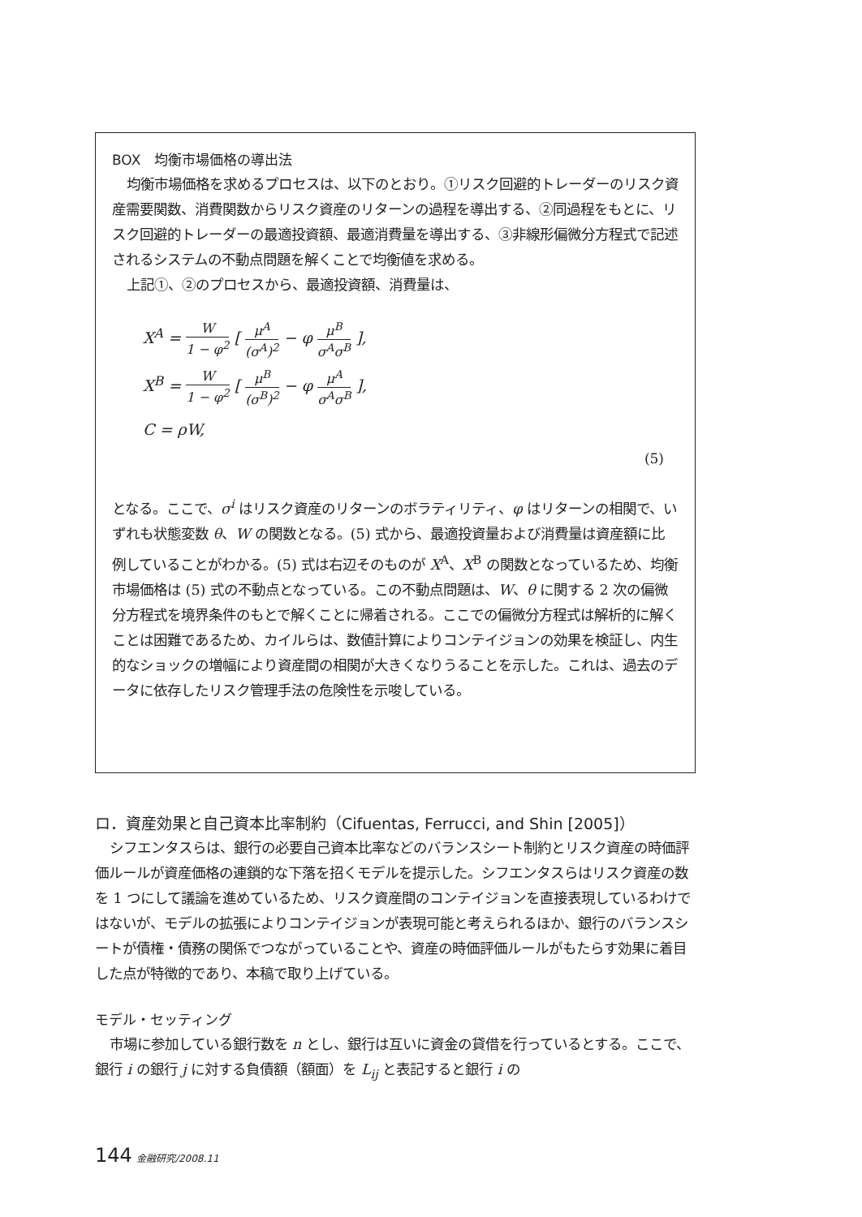BOX　均衡市場価格の導出法
均衡市場価格を求めるプロセスは、以下のとおり。①リスク回避的トレーダーのリスク資産需要関数、消費関数からリスク資産のリターンの過程を導出する、②同過程をもとに、リスク回避的トレーダーの最適投資額、最適消費量を導出する、③非線形偏微分方程式で記述されるシステムの不動点問題を解くことで均衡値を求める。
上記①、②のプロセスから、最適投資額、消費量は、
X<sup>A</sup> = W 1 − φ<sup>2</sup> [ μ<sup>A</sup> (σ<sup>A</sup>)<sup>2</sup> − φ μ<sup>B</sup> σ<sup>A</sup>σ<sup>B</sup> ],
X<sup>B</sup> = W 1 − φ<sup>2</sup> [ μ<sup>B</sup> (σ<sup>B</sup>)<sup>2</sup> − φ μ<sup>A</sup> σ<sup>A</sup>σ<sup>B</sup> ],
C = ρW,
(5)
となる。ここで、σ<sup>i</sup> はリスク資産のリターンのボラティリティ、φ はリターンの相関で、いずれも状態変数 θ、W の関数となる。(5) 式から、最適投資量および消費量は資産額に比例していることがわかる。(5) 式は右辺そのものが X<sup>A</sup>、X<sup>B</sup> の関数となっているため、均衡市場価格は (5) 式の不動点となっている。この不動点問題は、W、θ に関する 2 次の偏微分方程式を境界条件のもとで解くことに帰着される。ここでの偏微分方程式は解析的に解くことは困難であるため、カイルらは、数値計算によりコンテイジョンの効果を検証し、内生的なショックの増幅により資産間の相関が大きくなりうることを示した。これは、過去のデータに依存したリスク管理手法の危険性を示唆している。
ロ．資産効果と自己資本比率制約（Cifuentas, Ferrucci, and Shin [2005]）
シフエンタスらは、銀行の必要自己資本比率などのバランスシート制約とリスク資産の時価評価ルールが資産価格の連鎖的な下落を招くモデルを提示した。シフエンタスらはリスク資産の数を 1 つにして議論を進めているため、リスク資産間のコンテイジョンを直接表現しているわけではないが、モデルの拡張によりコンテイジョンが表現可能と考えられるほか、銀行のバランスシートが債権・債務の関係でつながっていることや、資産の時価評価ルールがもたらす効果に着目した点が特徴的であり、本稿で取り上げている。
モデル・セッティング
市場に参加している銀行数を n とし、銀行は互いに資金の貸借を行っているとする。ここで、銀行 i の銀行 j に対する負債額（額面）を L<sub>ij</sub> と表記すると銀行 i の
144 金融研究/2008.11